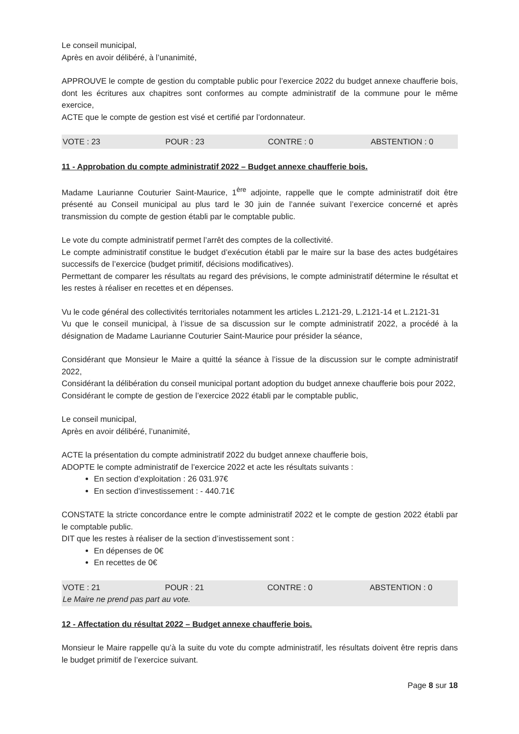Le conseil municipal,
Après en avoir délibéré, à l’unanimité,
APPROUVE le compte de gestion du comptable public pour l’exercice 2022 du budget annexe chaufferie bois, dont les écritures aux chapitres sont conformes au compte administratif de la commune pour le même exercice,
ACTE que le compte de gestion est visé et certifié par l’ordonnateur.
VOTE : 23 POUR : 23 CONTRE : 0 ABSTENTION : 0
11 - Approbation du compte administratif 2022 – Budget annexe chaufferie bois.
Madame Laurianne Couturier Saint-Maurice, 1<sup>ère</sup> adjointe, rappelle que le compte administratif doit être présenté au Conseil municipal au plus tard le 30 juin de l’année suivant l’exercice concerné et après transmission du compte de gestion établi par le comptable public.
Le vote du compte administratif permet l’arrêt des comptes de la collectivité.
Le compte administratif constitue le budget d’exécution établi par le maire sur la base des actes budgétaires successifs de l’exercice (budget primitif, décisions modificatives).
Permettant de comparer les résultats au regard des prévisions, le compte administratif détermine le résultat et les restes à réaliser en recettes et en dépenses.
Vu le code général des collectivités territoriales notamment les articles L.2121-29, L.2121-14 et L.2121-31
Vu que le conseil municipal, à l’issue de sa discussion sur le compte administratif 2022, a procédé à la désignation de Madame Laurianne Couturier Saint-Maurice pour présider la séance,
Considérant que Monsieur le Maire a quitté la séance à l’issue de la discussion sur le compte administratif 2022,
Considérant la délibération du conseil municipal portant adoption du budget annexe chaufferie bois pour 2022,
Considérant le compte de gestion de l’exercice 2022 établi par le comptable public,
Le conseil municipal,
Après en avoir délibéré, l’unanimité,
ACTE la présentation du compte administratif 2022 du budget annexe chaufferie bois,
ADOPTE le compte administratif de l’exercice 2022 et acte les résultats suivants :
En section d’exploitation : 26 031.97€
En section d’investissement : - 440.71€
CONSTATE la stricte concordance entre le compte administratif 2022 et le compte de gestion 2022 établi par le comptable public.
DIT que les restes à réaliser de la section d’investissement sont :
En dépenses de 0€
En recettes de 0€
VOTE : 21 POUR : 21 CONTRE : 0 ABSTENTION : 0
Le Maire ne prend pas part au vote.
12 - Affectation du résultat 2022 – Budget annexe chaufferie bois.
Monsieur le Maire rappelle qu’à la suite du vote du compte administratif, les résultats doivent être repris dans le budget primitif de l’exercice suivant.
Page 8 sur 18